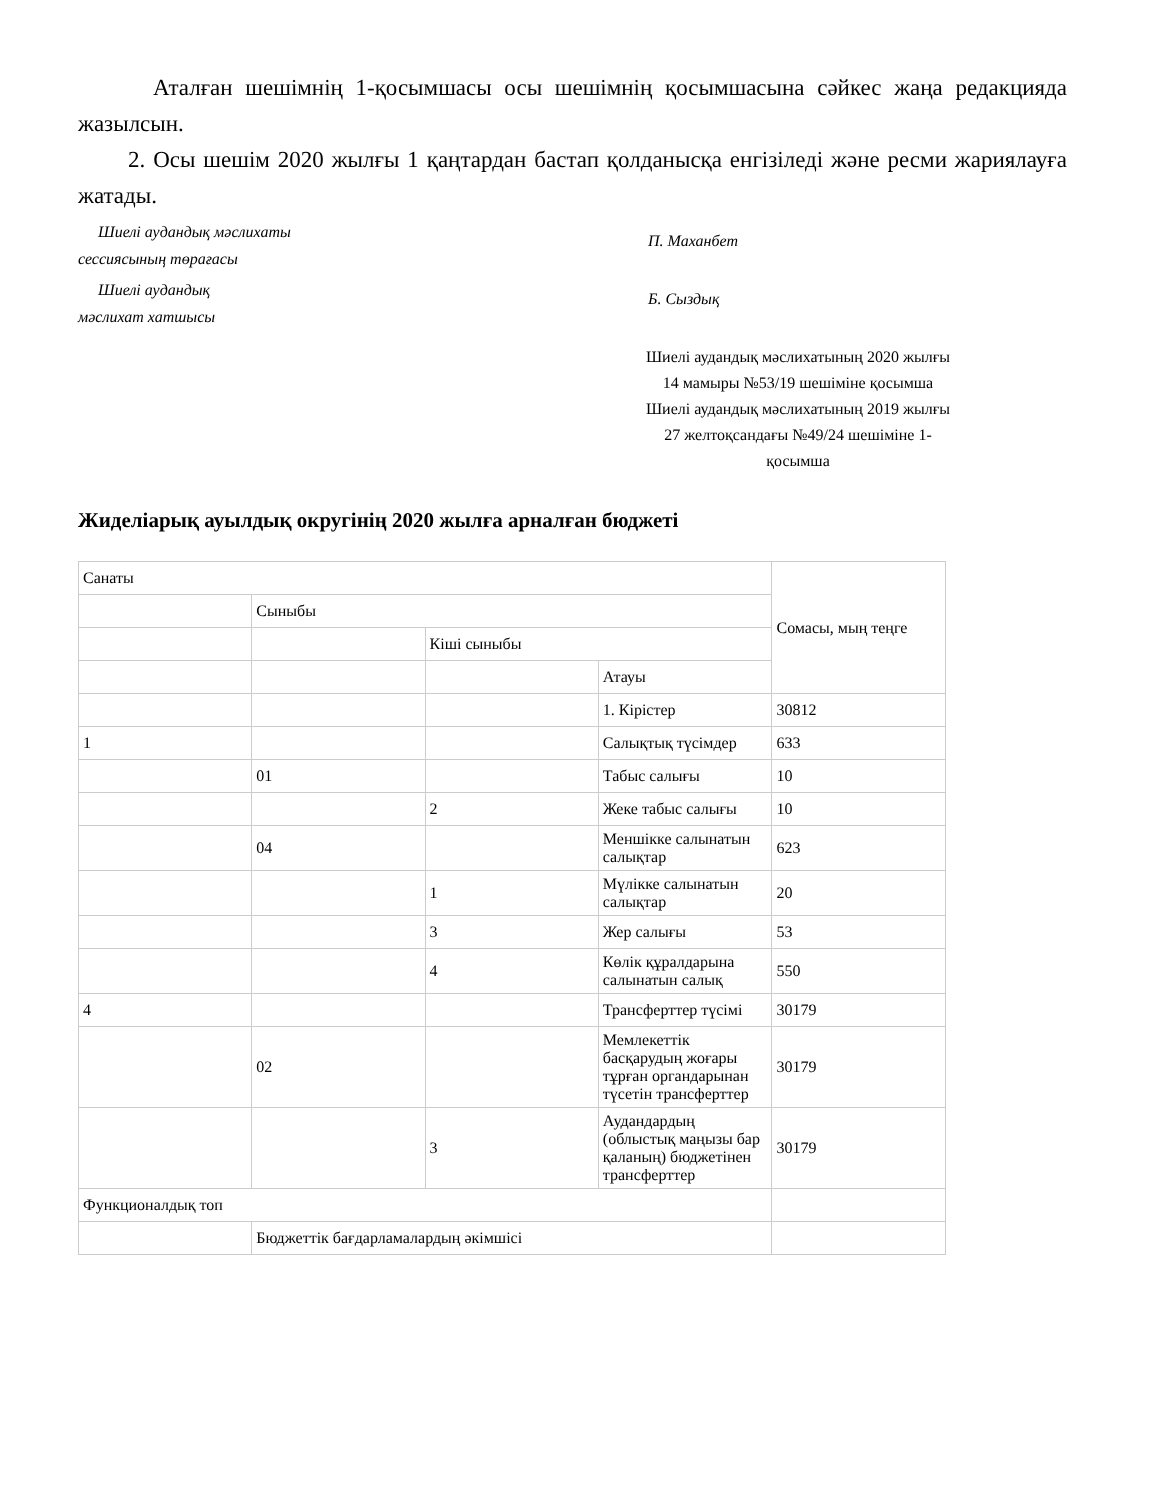Аталған шешімнің 1-қосымшасы осы шешімнің қосымшасына сәйкес жаңа редакцияда жазылсын.
2. Осы шешім 2020 жылғы 1 қаңтардан бастап қолданысқа енгізіледі және ресми жариялауға жатады.
Шиелі аудандық мәслихаты
сессиясының төрағасы
П. Маханбет
Шиелі аудандық
мәслихат хатшысы
Б. Сыздық
Шиелі аудандық мәслихатының 2020 жылғы 14 мамыры №53/19 шешіміне қосымша
Шиелі аудандық мәслихатының 2019 жылғы 27 желтоқсандағы №49/24 шешіміне 1-қосымша
Жиделіарық ауылдық округінің 2020 жылға арналған бюджеті
| Санаты | | | | Сомасы, мың теңге |
| | Сыныбы | | | |
| | | Кіші сыныбы | | |
| | | | Атауы | |
| | | | 1. Кірістер | 30812 |
| 1 | | | Салықтық түсімдер | 633 |
| | 01 | | Табыс салығы | 10 |
| | | 2 | Жеке табыс салығы | 10 |
| | 04 | | Меншікке салынатын салықтар | 623 |
| | | 1 | Мүлікке салынатын салықтар | 20 |
| | | 3 | Жер салығы | 53 |
| | | 4 | Көлік құралдарына салынатын салық | 550 |
| 4 | | | Трансферттер түсімі | 30179 |
| | 02 | | Мемлекеттік басқарудың жоғары тұрған органдарынан түсетін трансферттер | 30179 |
| | | 3 | Аудандардың (облыстық маңызы бар қаланың) бюджетінен трансферттер | 30179 |
| Функционалдық топ | | | | |
| | Бюджеттік бағдарламалардың әкімшісі | | | |